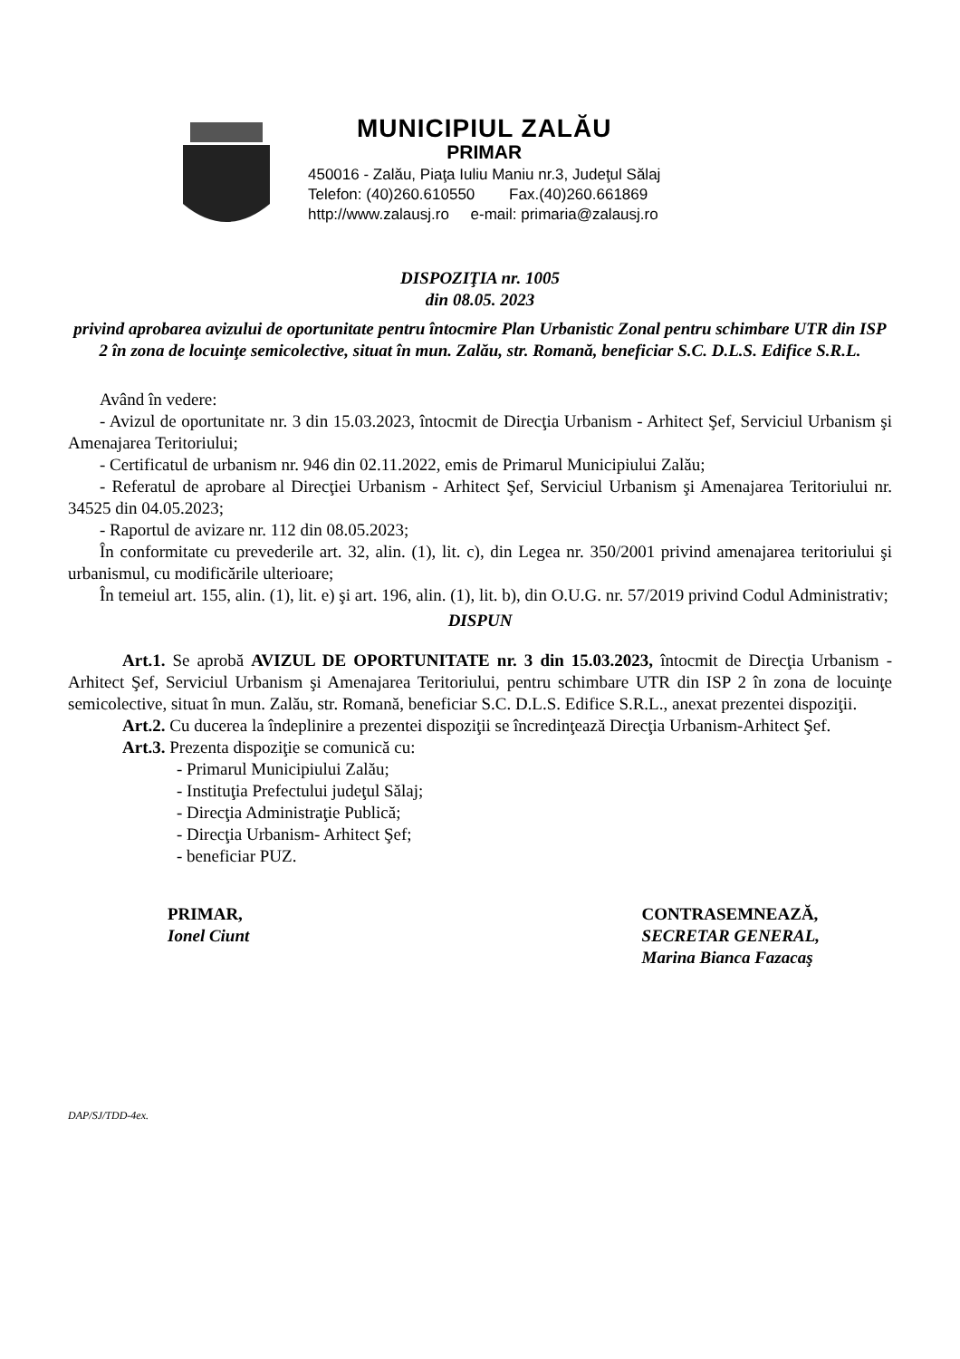MUNICIPIUL ZALĂU
PRIMAR
450016 - Zalău, Piaţa Iuliu Maniu nr.3, Judeţul Sălaj
Telefon: (40)260.610550 Fax.(40)260.661869
http://www.zalausj.ro e-mail: primaria@zalausj.ro
DISPOZIŢIA nr. 1005
din 08.05. 2023
privind aprobarea avizului de oportunitate pentru întocmire Plan Urbanistic Zonal pentru schimbare UTR din ISP 2 în zona de locuinţe semicolective, situat în mun. Zalău, str. Romană, beneficiar S.C. D.L.S. Edifice S.R.L.
Având în vedere:
- Avizul de oportunitate nr. 3 din 15.03.2023, întocmit de Direcţia Urbanism - Arhitect Şef, Serviciul Urbanism şi Amenajarea Teritoriului;
- Certificatul de urbanism nr. 946 din 02.11.2022, emis de Primarul Municipiului Zalău;
- Referatul de aprobare al Direcţiei Urbanism - Arhitect Şef, Serviciul Urbanism şi Amenajarea Teritoriului nr. 34525 din 04.05.2023;
- Raportul de avizare nr. 112 din 08.05.2023;
În conformitate cu prevederile art. 32, alin. (1), lit. c), din Legea nr. 350/2001 privind amenajarea teritoriului şi urbanismul, cu modificările ulterioare;
În temeiul art. 155, alin. (1), lit. e) şi art. 196, alin. (1), lit. b), din O.U.G. nr. 57/2019 privind Codul Administrativ;
DISPUN
Art.1. Se aprobă AVIZUL DE OPORTUNITATE nr. 3 din 15.03.2023, întocmit de Direcţia Urbanism - Arhitect Şef, Serviciul Urbanism şi Amenajarea Teritoriului, pentru schimbare UTR din ISP 2 în zona de locuinţe semicolective, situat în mun. Zalău, str. Romană, beneficiar S.C. D.L.S. Edifice S.R.L., anexat prezentei dispoziţii.
Art.2. Cu ducerea la îndeplinire a prezentei dispoziţii se încredinţează Direcţia Urbanism-Arhitect Şef.
Art.3. Prezenta dispoziţie se comunică cu:
- Primarul Municipiului Zalău;
- Instituţia Prefectului judeţul Sălaj;
- Direcţia Administraţie Publică;
- Direcţia Urbanism- Arhitect Şef;
- beneficiar PUZ.
PRIMAR,
Ionel Ciunt
CONTRASEMNEAZĂ,
SECRETAR GENERAL,
Marina Bianca Fazacaş
DAP/SJ/TDD-4ex.